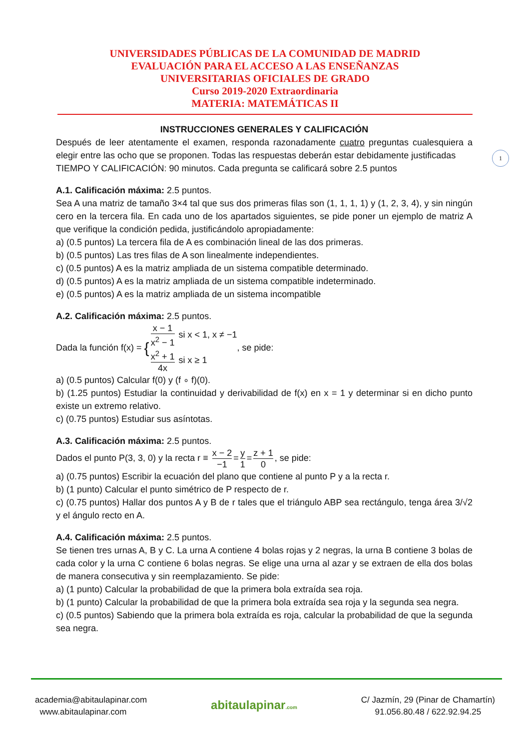UNIVERSIDADES PÚBLICAS DE LA COMUNIDAD DE MADRID
EVALUACIÓN PARA EL ACCESO A LAS ENSEÑANZAS
UNIVERSITARIAS OFICIALES DE GRADO
Curso 2019-2020 Extraordinaria
MATERIA: MATEMÁTICAS II
1
INSTRUCCIONES GENERALES Y CALIFICACIÓN
Después de leer atentamente el examen, responda razonadamente cuatro preguntas cualesquiera a elegir entre las ocho que se proponen. Todas las respuestas deberán estar debidamente justificadas
TIEMPO Y CALIFICACIÓN: 90 minutos. Cada pregunta se calificará sobre 2.5 puntos
A.1. Calificación máxima: 2.5 puntos.
Sea A una matriz de tamaño 3×4 tal que sus dos primeras filas son (1, 1, 1, 1) y (1, 2, 3, 4), y sin ningún cero en la tercera fila. En cada uno de los apartados siguientes, se pide poner un ejemplo de matriz A que verifique la condición pedida, justificándolo apropiadamente:
a) (0.5 puntos) La tercera fila de A es combinación lineal de las dos primeras.
b) (0.5 puntos) Las tres filas de A son linealmente independientes.
c) (0.5 puntos) A es la matriz ampliada de un sistema compatible determinado.
d) (0.5 puntos) A es la matriz ampliada de un sistema compatible indeterminado.
e) (0.5 puntos) A es la matriz ampliada de un sistema incompatible
A.2. Calificación máxima: 2.5 puntos.
Dada la función f(x) = {x − 1 x<sup>2</sup> − 1 si x < 1, x ≠ −1 x<sup>2</sup> + 1 4x si x ≥ 1, se pide:
a) (0.5 puntos) Calcular f(0) y (f ∘ f)(0).
b) (1.25 puntos) Estudiar la continuidad y derivabilidad de f(x) en x = 1 y determinar si en dicho punto existe un extremo relativo.
c) (0.75 puntos) Estudiar sus asíntotas.
A.3. Calificación máxima: 2.5 puntos.
Dados el punto P(3, 3, 0) y la recta r ≡ x − 2 −1 = y 1 = z + 1 0, se pide:
a) (0.75 puntos) Escribir la ecuación del plano que contiene al punto P y a la recta r.
b) (1 punto) Calcular el punto simétrico de P respecto de r.
c) (0.75 puntos) Hallar dos puntos A y B de r tales que el triángulo ABP sea rectángulo, tenga área 3/√2 y el ángulo recto en A.
A.4. Calificación máxima: 2.5 puntos.
Se tienen tres urnas A, B y C. La urna A contiene 4 bolas rojas y 2 negras, la urna B contiene 3 bolas de cada color y la urna C contiene 6 bolas negras. Se elige una urna al azar y se extraen de ella dos bolas de manera consecutiva y sin reemplazamiento. Se pide:
a) (1 punto) Calcular la probabilidad de que la primera bola extraída sea roja.
b) (1 punto) Calcular la probabilidad de que la primera bola extraída sea roja y la segunda sea negra.
c) (0.5 puntos) Sabiendo que la primera bola extraída es roja, calcular la probabilidad de que la segunda sea negra.
academia@abitaulapinar.com
www.abitaulapinar.com
abitaulapinar.com
C/ Jazmín, 29 (Pinar de Chamartín)
91.056.80.48 / 622.92.94.25